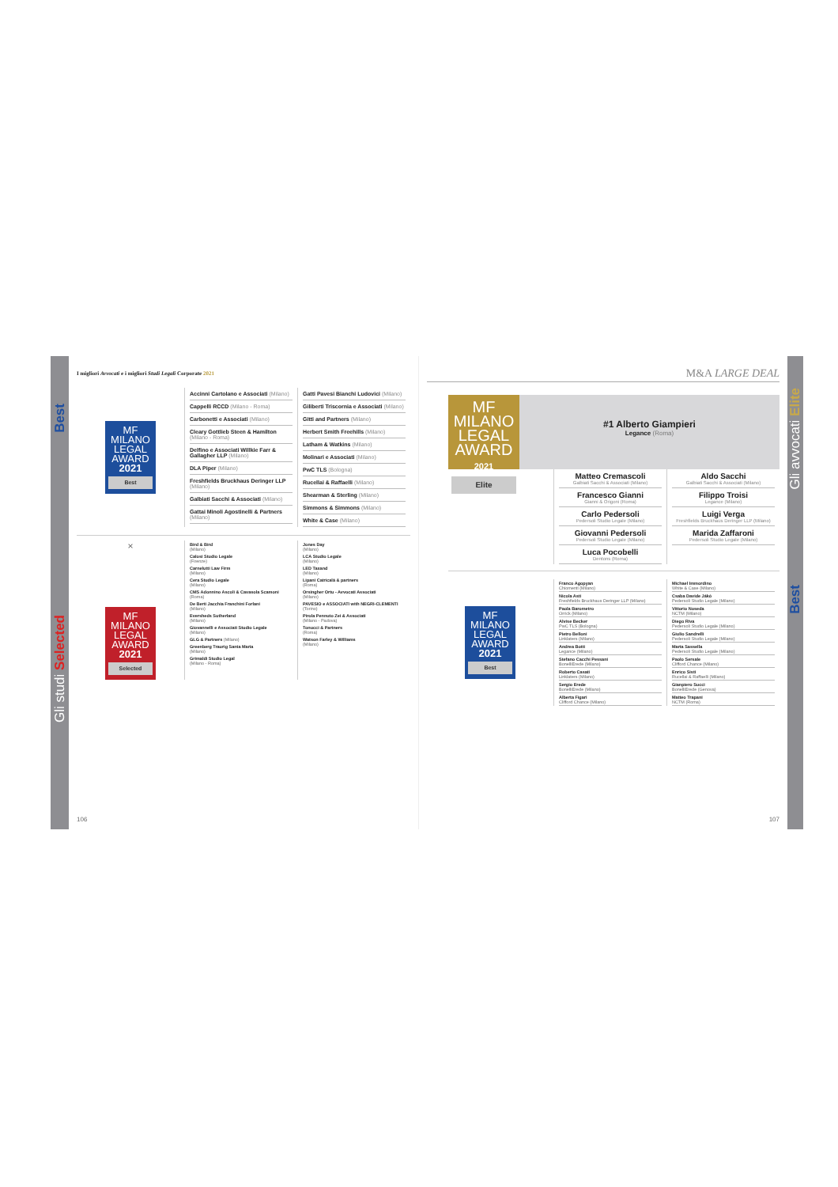Best
Gli studi Selected
I migliori Avvocati e i migliori Studi Legali Corporate 2021
MF MILANO
LEGAL
AWARD
2021
Best
Accinni Cartolano e Associati (Milano)
Cappelli RCCD (Milano - Roma)
Carbonetti e Associati (Milano)
Cleary Gottlieb Steen & Hamilton (Milano - Roma)
Delfino e Associati Willkie Farr & Gallagher LLP (Milano)
DLA Piper (Milano)
Freshfields Bruckhaus Deringer LLP (Milano)
Galbiati Sacchi & Associati (Milano)
Gattai Minoli Agostinelli & Partners (Milano)
Gatti Pavesi Bianchi Ludovici (Milano)
Giliberti Triscornia e Associati (Milano)
Gitti and Partners (Milano)
Herbert Smith Freehills (Milano)
Latham & Watkins (Milano)
Molinari e Associati (Milano)
PwC TLS (Bologna)
Rucellai & Raffaelli (Milano)
Shearman & Sterling (Milano)
Simmons & Simmons (Milano)
White & Case (Milano)
×
MF MILANO
LEGAL
AWARD
2021
Selected
Bird & Bird
(Milano)
Calosi Studio Legale
(Firenze)
Carnelutti Law Firm
(Milano)
Cera Studio Legale
(Milano)
CMS Adonnino Ascoli & Cavasola Scamoni
(Roma)
De Berti Jacchia Franchini Forlani
(Milano)
Eversheds Sutherland
(Milano)
Giovannelli e Associati Studio Legale
(Milano)
GLG & Partners (Milano)
Greenberg Traurig Santa Maria
(Milano)
Grimaldi Studio Legal
(Milano - Roma)
Jones Day
(Milano)
LCA Studio Legale
(Milano)
LED Taxand
(Milano)
Lipani Catricalà & partners
(Roma)
Orsingher Ortu - Avvocati Associati
(Milano)
PAVESIO e ASSOCIATI with NEGRI-CLEMENTI
(Torino)
Pirola Pennuto Zei & Associati
(Milano - Padova)
Tonucci & Partners
(Roma)
Watson Farley & Williams
(Milano)
106
M&A LARGE DEAL
MF MILANO
LEGAL
AWARD
2021
Elite
#1 Alberto Giampieri
Legance (Roma)
Matteo Cremascoli
Galbiati Sacchi & Associati (Milano)
Francesco Gianni
Gianni & Origoni (Roma)
Carlo Pedersoli
Pedersoli Studio Legale (Milano)
Giovanni Pedersoli
Pedersoli Studio Legale (Milano)
Luca Pocobelli
Dentons (Roma)
Aldo Sacchi
Galbiati Sacchi & Associati (Milano)
Filippo Troisi
Legance (Milano)
Luigi Verga
Freshfields Bruckhaus Deringer LLP (Milano)
Marida Zaffaroni
Pedersoli Studio Legale (Milano)
MF MILANO
LEGAL
AWARD
2021
Best
Franco Agopyan
Chiomenti (Milano)
Nicola Asti
Freshfields Bruckhaus Deringer LLP (Milano)
Paola Barometro
Orrick (Milano)
Alvise Becker
PwC TLS (Bologna)
Pietro Belloni
Linklaters (Milano)
Andrea Botti
Legance (Milano)
Stefano Cacchi Pessani
BonelliErede (Milano)
Roberto Casati
Linklaters (Milano)
Sergio Erede
BonelliErede (Milano)
Alberta Figari
Clifford Chance (Milano)
Michael Immordino
White & Case (Milano)
Csaba Davide Jákó
Pedersoli Studio Legale (Milano)
Vittorio Noseda
NCTM (Milano)
Diego Riva
Pedersoli Studio Legale (Milano)
Giulio Sandrelli
Pedersoli Studio Legale (Milano)
Marta Sassella
Pedersoli Studio Legale (Milano)
Paolo Sersale
Clifford Chance (Milano)
Enrico Sisti
Rucellai & Raffaelli (Milano)
Gianpiero Succi
BonelliErede (Genova)
Matteo Trapani
NCTM (Roma)
107
Gli avvocati Elite
Best